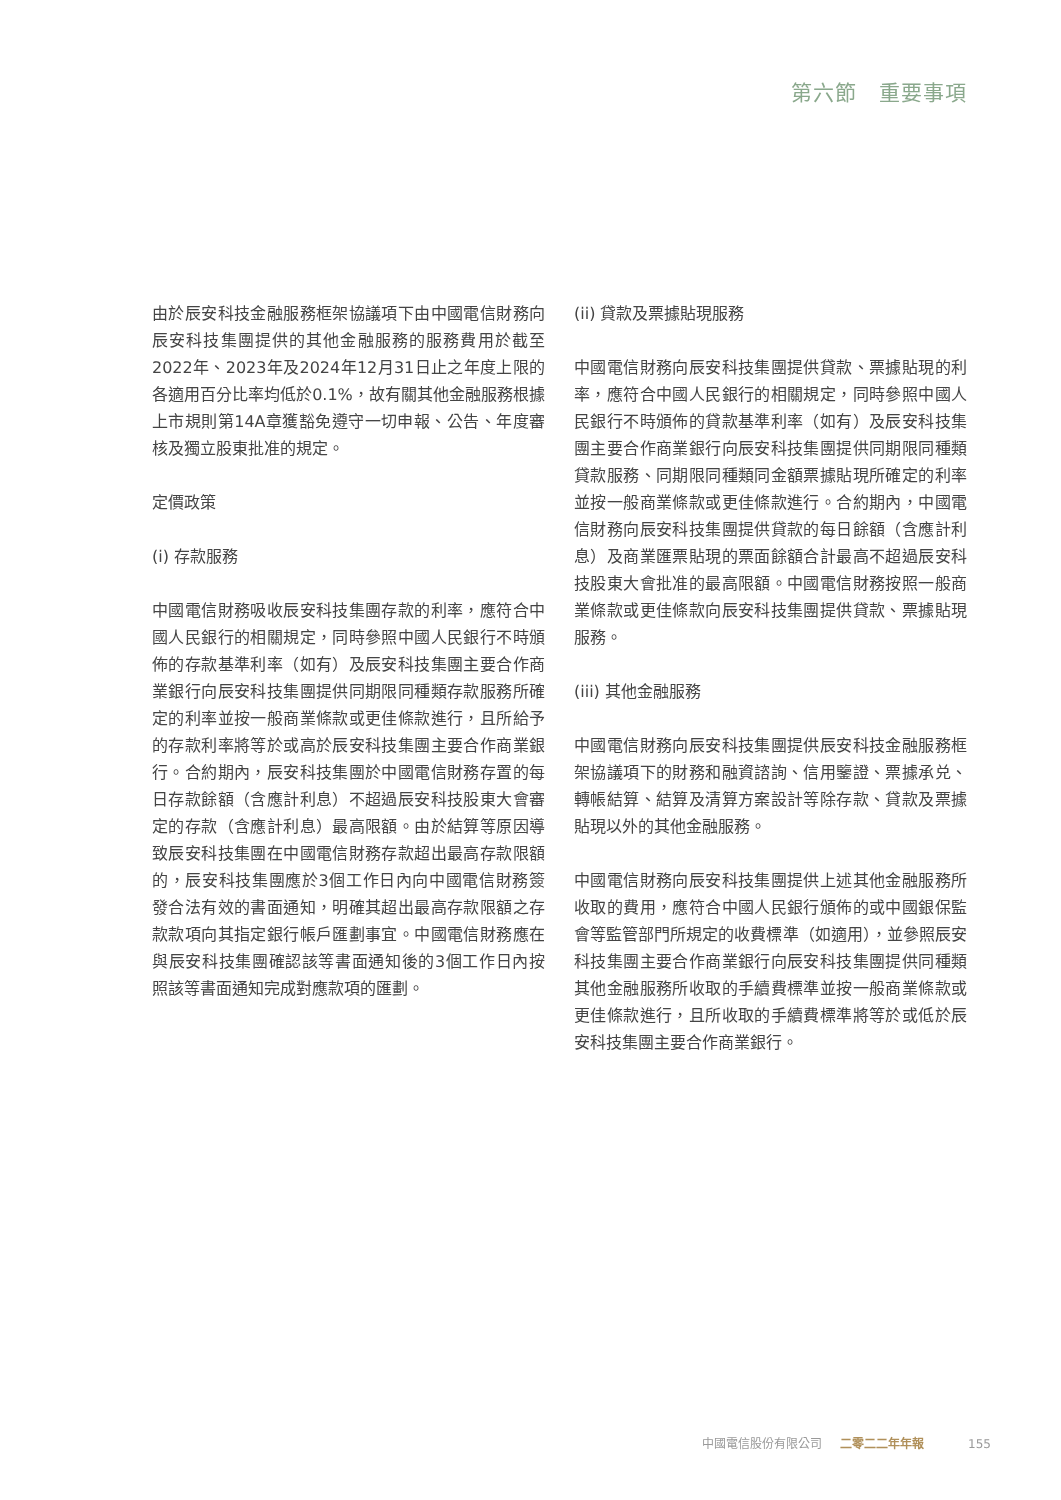第六節　重要事項
由於辰安科技金融服務框架協議項下由中國電信財務向辰安科技集團提供的其他金融服務的服務費用於截至2022年、2023年及2024年12月31日止之年度上限的各適用百分比率均低於0.1%，故有關其他金融服務根據上市規則第14A章獲豁免遵守一切申報、公告、年度審核及獨立股東批准的規定。
定價政策
(i) 存款服務
中國電信財務吸收辰安科技集團存款的利率，應符合中國人民銀行的相關規定，同時參照中國人民銀行不時頒佈的存款基準利率（如有）及辰安科技集團主要合作商業銀行向辰安科技集團提供同期限同種類存款服務所確定的利率並按一般商業條款或更佳條款進行，且所給予的存款利率將等於或高於辰安科技集團主要合作商業銀行。合約期內，辰安科技集團於中國電信財務存置的每日存款餘額（含應計利息）不超過辰安科技股東大會審定的存款（含應計利息）最高限額。由於結算等原因導致辰安科技集團在中國電信財務存款超出最高存款限額的，辰安科技集團應於3個工作日內向中國電信財務簽發合法有效的書面通知，明確其超出最高存款限額之存款款項向其指定銀行帳戶匯劃事宜。中國電信財務應在與辰安科技集團確認該等書面通知後的3個工作日內按照該等書面通知完成對應款項的匯劃。
(ii) 貸款及票據貼現服務
中國電信財務向辰安科技集團提供貸款、票據貼現的利率，應符合中國人民銀行的相關規定，同時參照中國人民銀行不時頒佈的貸款基準利率（如有）及辰安科技集團主要合作商業銀行向辰安科技集團提供同期限同種類貸款服務、同期限同種類同金額票據貼現所確定的利率並按一般商業條款或更佳條款進行。合約期內，中國電信財務向辰安科技集團提供貸款的每日餘額（含應計利息）及商業匯票貼現的票面餘額合計最高不超過辰安科技股東大會批准的最高限額。中國電信財務按照一般商業條款或更佳條款向辰安科技集團提供貸款、票據貼現服務。
(iii) 其他金融服務
中國電信財務向辰安科技集團提供辰安科技金融服務框架協議項下的財務和融資諮詢、信用鑒證、票據承兑、轉帳結算、結算及清算方案設計等除存款、貸款及票據貼現以外的其他金融服務。
中國電信財務向辰安科技集團提供上述其他金融服務所收取的費用，應符合中國人民銀行頒佈的或中國銀保監會等監管部門所規定的收費標準（如適用），並參照辰安科技集團主要合作商業銀行向辰安科技集團提供同種類其他金融服務所收取的手續費標準並按一般商業條款或更佳條款進行，且所收取的手續費標準將等於或低於辰安科技集團主要合作商業銀行。
中國電信股份有限公司 二零二二年年報 155